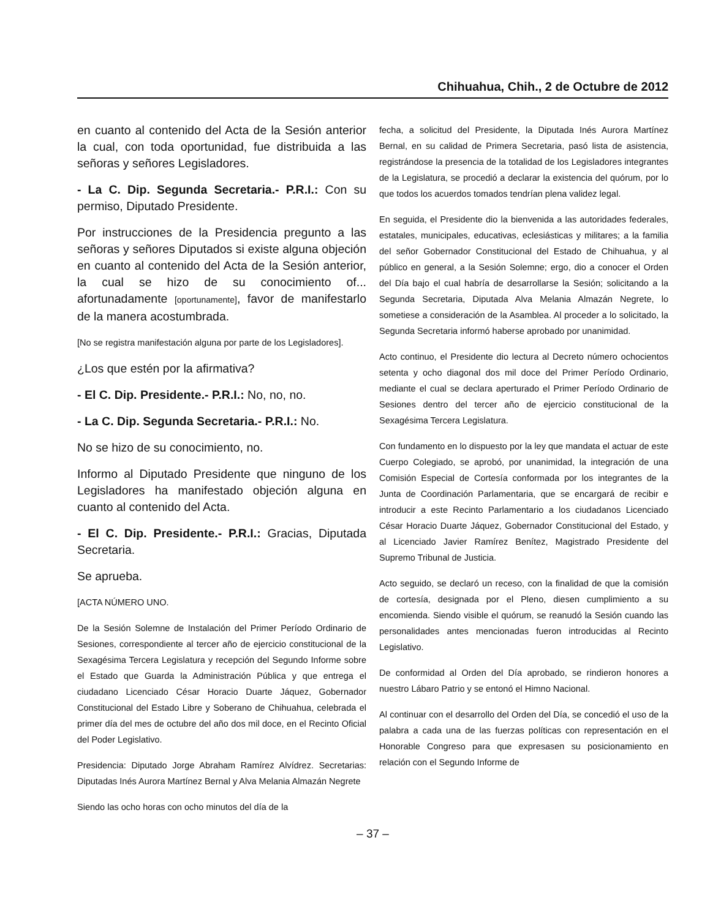Chihuahua, Chih., 2 de Octubre de 2012
en cuanto al contenido del Acta de la Sesión anterior la cual, con toda oportunidad, fue distribuida a las señoras y señores Legisladores.
- La C. Dip. Segunda Secretaria.- P.R.I.: Con su permiso, Diputado Presidente.
Por instrucciones de la Presidencia pregunto a las señoras y señores Diputados si existe alguna objeción en cuanto al contenido del Acta de la Sesión anterior, la cual se hizo de su conocimiento of... afortunadamente [oportunamente], favor de manifestarlo de la manera acostumbrada.
[No se registra manifestación alguna por parte de los Legisladores].
¿Los que estén por la afirmativa?
- El C. Dip. Presidente.- P.R.I.: No, no, no.
- La C. Dip. Segunda Secretaria.- P.R.I.: No.
No se hizo de su conocimiento, no.
Informo al Diputado Presidente que ninguno de los Legisladores ha manifestado objeción alguna en cuanto al contenido del Acta.
- El C. Dip. Presidente.- P.R.I.: Gracias, Diputada Secretaria.
Se aprueba.
[ACTA NÚMERO UNO.
De la Sesión Solemne de Instalación del Primer Período Ordinario de Sesiones, correspondiente al tercer año de ejercicio constitucional de la Sexagésima Tercera Legislatura y recepción del Segundo Informe sobre el Estado que Guarda la Administración Pública y que entrega el ciudadano Licenciado César Horacio Duarte Jáquez, Gobernador Constitucional del Estado Libre y Soberano de Chihuahua, celebrada el primer día del mes de octubre del año dos mil doce, en el Recinto Oficial del Poder Legislativo.
Presidencia: Diputado Jorge Abraham Ramírez Alvídrez. Secretarias: Diputadas Inés Aurora Martínez Bernal y Alva Melania Almazán Negrete
Siendo las ocho horas con ocho minutos del día de la
fecha, a solicitud del Presidente, la Diputada Inés Aurora Martínez Bernal, en su calidad de Primera Secretaria, pasó lista de asistencia, registrándose la presencia de la totalidad de los Legisladores integrantes de la Legislatura, se procedió a declarar la existencia del quórum, por lo que todos los acuerdos tomados tendrían plena validez legal.
En seguida, el Presidente dio la bienvenida a las autoridades federales, estatales, municipales, educativas, eclesiásticas y militares; a la familia del señor Gobernador Constitucional del Estado de Chihuahua, y al público en general, a la Sesión Solemne; ergo, dio a conocer el Orden del Día bajo el cual habría de desarrollarse la Sesión; solicitando a la Segunda Secretaria, Diputada Alva Melania Almazán Negrete, lo sometiese a consideración de la Asamblea. Al proceder a lo solicitado, la Segunda Secretaria informó haberse aprobado por unanimidad.
Acto continuo, el Presidente dio lectura al Decreto número ochocientos setenta y ocho diagonal dos mil doce del Primer Período Ordinario, mediante el cual se declara aperturado el Primer Período Ordinario de Sesiones dentro del tercer año de ejercicio constitucional de la Sexagésima Tercera Legislatura.
Con fundamento en lo dispuesto por la ley que mandata el actuar de este Cuerpo Colegiado, se aprobó, por unanimidad, la integración de una Comisión Especial de Cortesía conformada por los integrantes de la Junta de Coordinación Parlamentaria, que se encargará de recibir e introducir a este Recinto Parlamentario a los ciudadanos Licenciado César Horacio Duarte Jáquez, Gobernador Constitucional del Estado, y al Licenciado Javier Ramírez Benítez, Magistrado Presidente del Supremo Tribunal de Justicia.
Acto seguido, se declaró un receso, con la finalidad de que la comisión de cortesía, designada por el Pleno, diesen cumplimiento a su encomienda. Siendo visible el quórum, se reanudó la Sesión cuando las personalidades antes mencionadas fueron introducidas al Recinto Legislativo.
De conformidad al Orden del Día aprobado, se rindieron honores a nuestro Lábaro Patrio y se entonó el Himno Nacional.
Al continuar con el desarrollo del Orden del Día, se concedió el uso de la palabra a cada una de las fuerzas políticas con representación en el Honorable Congreso para que expresasen su posicionamiento en relación con el Segundo Informe de
– 37 –